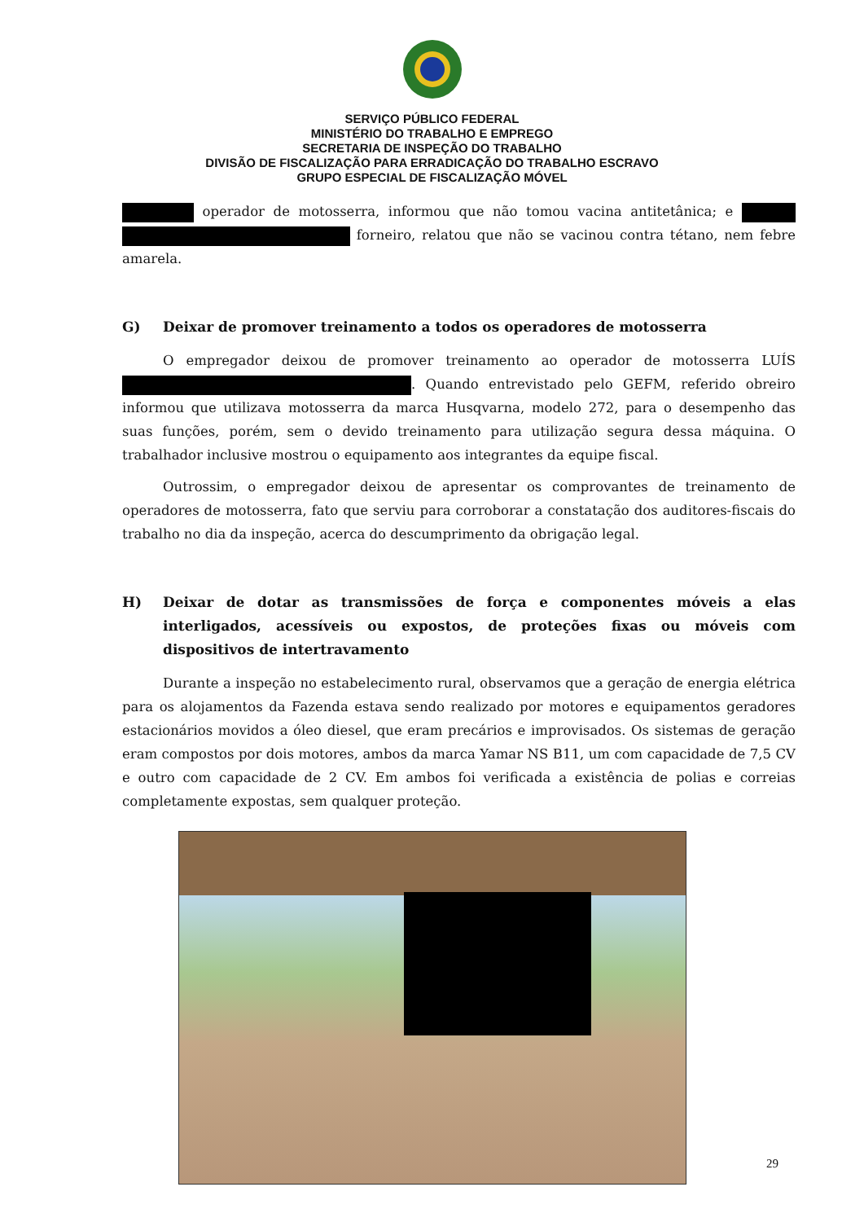SERVIÇO PÚBLICO FEDERAL
MINISTÉRIO DO TRABALHO E EMPREGO
SECRETARIA DE INSPEÇÃO DO TRABALHO
DIVISÃO DE FISCALIZAÇÃO PARA ERRADICAÇÃO DO TRABALHO ESCRAVO
GRUPO ESPECIAL DE FISCALIZAÇÃO MÓVEL
operador de motosserra, informou que não tomou vacina antitetânica; e forneiro, relatou que não se vacinou contra tétano, nem febre amarela.
G) Deixar de promover treinamento a todos os operadores de motosserra
O empregador deixou de promover treinamento ao operador de motosserra LUÍS . Quando entrevistado pelo GEFM, referido obreiro informou que utilizava motosserra da marca Husqvarna, modelo 272, para o desempenho das suas funções, porém, sem o devido treinamento para utilização segura dessa máquina. O trabalhador inclusive mostrou o equipamento aos integrantes da equipe fiscal.
Outrossim, o empregador deixou de apresentar os comprovantes de treinamento de operadores de motosserra, fato que serviu para corroborar a constatação dos auditores-fiscais do trabalho no dia da inspeção, acerca do descumprimento da obrigação legal.
H) Deixar de dotar as transmissões de força e componentes móveis a elas interligados, acessíveis ou expostos, de proteções fixas ou móveis com dispositivos de intertravamento
Durante a inspeção no estabelecimento rural, observamos que a geração de energia elétrica para os alojamentos da Fazenda estava sendo realizado por motores e equipamentos geradores estacionários movidos a óleo diesel, que eram precários e improvisados. Os sistemas de geração eram compostos por dois motores, ambos da marca Yamar NS B11, um com capacidade de 7,5 CV e outro com capacidade de 2 CV. Em ambos foi verificada a existência de polias e correias completamente expostas, sem qualquer proteção.
29